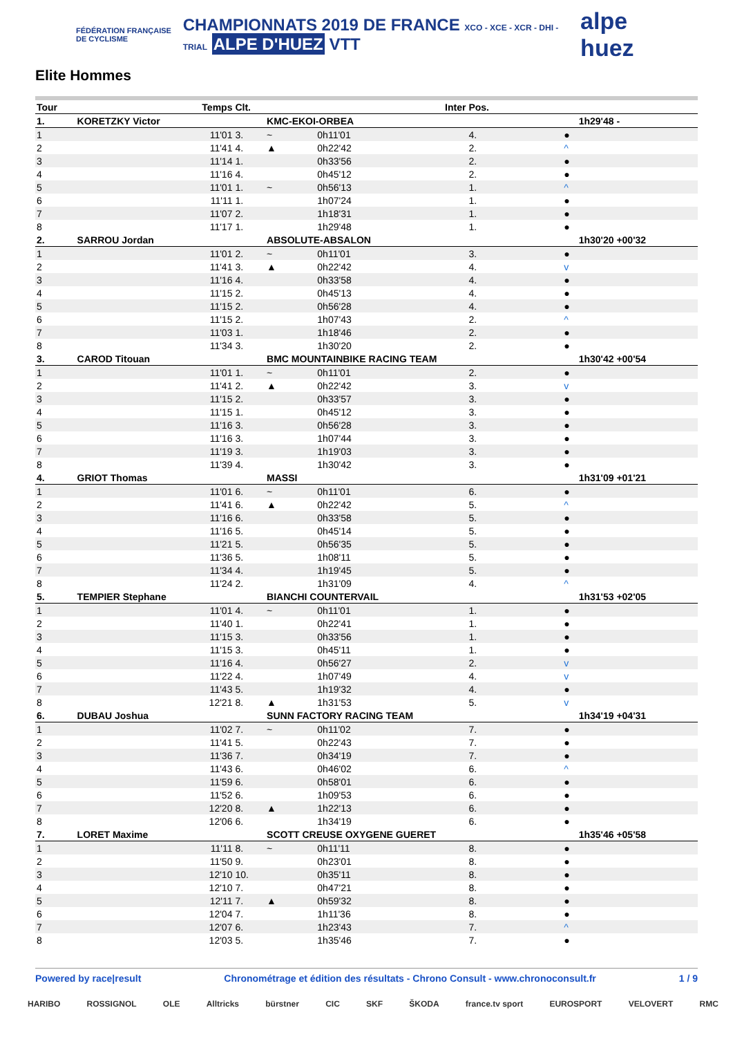FÉDÉRATION FRANÇAISE DE CYCLISME
CHAMPIONNATS 2019 DE FRANCE XCO - XCE - XCR - DHI - TRIAL ALPE D'HUEZ VTT
alpe huez
Elite Hommes
| Tour | Temps | Clt. | | Inter | Pos. | | |
| --- | --- | --- | --- | --- | --- | --- | --- |
| 1. | KORETZKY Victor | | KMC-EKOI-ORBEA | | | | 1h29'48 - |
| 1 | 11'01 | 3. | ~ | 0h11'01 | 4. | ● | |
| 2 | 11'41 | 4. | ▲ | 0h22'42 | 2. | ^ | |
| 3 | 11'14 | 1. | | 0h33'56 | 2. | ● | |
| 4 | 11'16 | 4. | | 0h45'12 | 2. | ● | |
| 5 | 11'01 | 1. | ~ | 0h56'13 | 1. | ^ | |
| 6 | 11'11 | 1. | | 1h07'24 | 1. | ● | |
| 7 | 11'07 | 2. | | 1h18'31 | 1. | ● | |
| 8 | 11'17 | 1. | | 1h29'48 | 1. | ● | |
| 2. | SARROU Jordan | | ABSOLUTE-ABSALON | | | | 1h30'20 +00'32 |
| 1 | 11'01 | 2. | ~ | 0h11'01 | 3. | ● | |
| 2 | 11'41 | 3. | ▲ | 0h22'42 | 4. | v | |
| 3 | 11'16 | 4. | | 0h33'58 | 4. | ● | |
| 4 | 11'15 | 2. | | 0h45'13 | 4. | ● | |
| 5 | 11'15 | 2. | | 0h56'28 | 4. | ● | |
| 6 | 11'15 | 2. | | 1h07'43 | 2. | ^ | |
| 7 | 11'03 | 1. | | 1h18'46 | 2. | ● | |
| 8 | 11'34 | 3. | | 1h30'20 | 2. | ● | |
| 3. | CAROD Titouan | | BMC MOUNTAINBIKE RACING TEAM | | | | 1h30'42 +00'54 |
| 1 | 11'01 | 1. | ~ | 0h11'01 | 2. | ● | |
| 2 | 11'41 | 2. | ▲ | 0h22'42 | 3. | v | |
| 3 | 11'15 | 2. | | 0h33'57 | 3. | ● | |
| 4 | 11'15 | 1. | | 0h45'12 | 3. | ● | |
| 5 | 11'16 | 3. | | 0h56'28 | 3. | ● | |
| 6 | 11'16 | 3. | | 1h07'44 | 3. | ● | |
| 7 | 11'19 | 3. | | 1h19'03 | 3. | ● | |
| 8 | 11'39 | 4. | | 1h30'42 | 3. | ● | |
| 4. | GRIOT Thomas | | MASSI | | | | 1h31'09 +01'21 |
| 1 | 11'01 | 6. | ~ | 0h11'01 | 6. | ● | |
| 2 | 11'41 | 6. | ▲ | 0h22'42 | 5. | ^ | |
| 3 | 11'16 | 6. | | 0h33'58 | 5. | ● | |
| 4 | 11'16 | 5. | | 0h45'14 | 5. | ● | |
| 5 | 11'21 | 5. | | 0h56'35 | 5. | ● | |
| 6 | 11'36 | 5. | | 1h08'11 | 5. | ● | |
| 7 | 11'34 | 4. | | 1h19'45 | 5. | ● | |
| 8 | 11'24 | 2. | | 1h31'09 | 4. | ^ | |
| 5. | TEMPIER Stephane | | BIANCHI COUNTERVAIL | | | | 1h31'53 +02'05 |
| 1 | 11'01 | 4. | ~ | 0h11'01 | 1. | ● | |
| 2 | 11'40 | 1. | | 0h22'41 | 1. | ● | |
| 3 | 11'15 | 3. | | 0h33'56 | 1. | ● | |
| 4 | 11'15 | 3. | | 0h45'11 | 1. | ● | |
| 5 | 11'16 | 4. | | 0h56'27 | 2. | v | |
| 6 | 11'22 | 4. | | 1h07'49 | 4. | v | |
| 7 | 11'43 | 5. | | 1h19'32 | 4. | ● | |
| 8 | 12'21 | 8. | ▲ | 1h31'53 | 5. | v | |
| 6. | DUBAU Joshua | | SUNN FACTORY RACING TEAM | | | | 1h34'19 +04'31 |
| 1 | 11'02 | 7. | ~ | 0h11'02 | 7. | ● | |
| 2 | 11'41 | 5. | | 0h22'43 | 7. | ● | |
| 3 | 11'36 | 7. | | 0h34'19 | 7. | ● | |
| 4 | 11'43 | 6. | | 0h46'02 | 6. | ^ | |
| 5 | 11'59 | 6. | | 0h58'01 | 6. | ● | |
| 6 | 11'52 | 6. | | 1h09'53 | 6. | ● | |
| 7 | 12'20 | 8. | ▲ | 1h22'13 | 6. | ● | |
| 8 | 12'06 | 6. | | 1h34'19 | 6. | ● | |
| 7. | LORET Maxime | | SCOTT CREUSE OXYGENE GUERET | | | | 1h35'46 +05'58 |
| 1 | 11'11 | 8. | ~ | 0h11'11 | 8. | ● | |
| 2 | 11'50 | 9. | | 0h23'01 | 8. | ● | |
| 3 | 12'10 | 10. | | 0h35'11 | 8. | ● | |
| 4 | 12'10 | 7. | | 0h47'21 | 8. | ● | |
| 5 | 12'11 | 7. | ▲ | 0h59'32 | 8. | ● | |
| 6 | 12'04 | 7. | | 1h11'36 | 8. | ● | |
| 7 | 12'07 | 6. | | 1h23'43 | 7. | ^ | |
| 8 | 12'03 | 5. | | 1h35'46 | 7. | ● | |
Powered by race|result Chronométrage et édition des résultats - Chrono Consult - www.chronoconsult.fr 1 / 9
HARIBO ROSSIGNOL OLE Alltricks bürstner CIC SKF ŠKODA france.tv sport EUROSPORT VELOVERT RMC